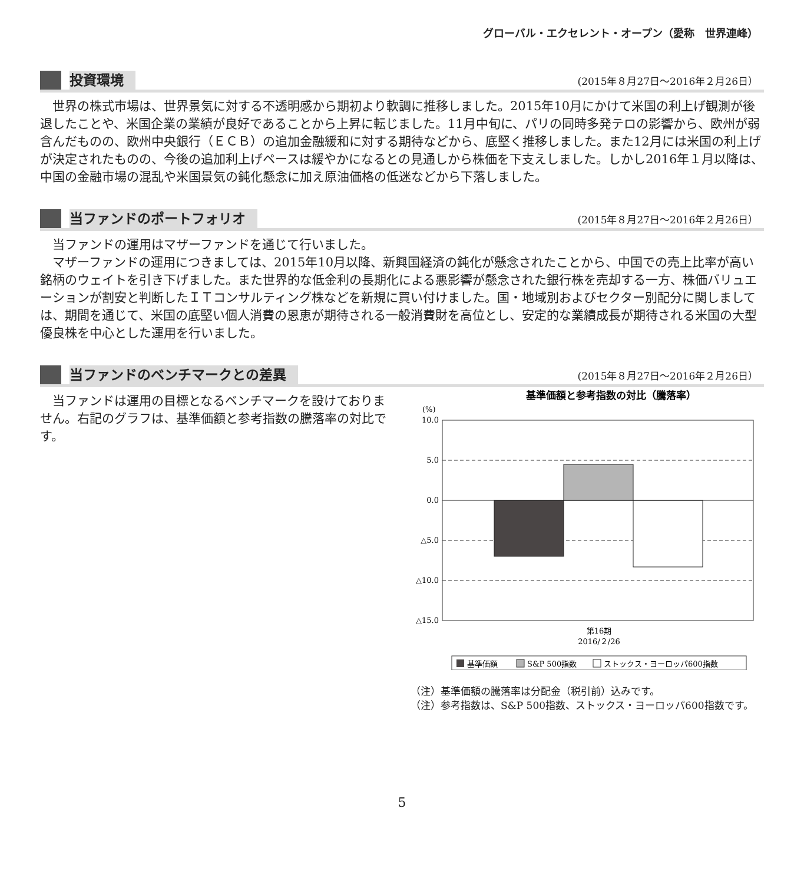グローバル・エクセレント・オープン（愛称　世界連峰）
投資環境
(2015年８月27日～2016年２月26日）
世界の株式市場は、世界景気に対する不透明感から期初より軟調に推移しました。2015年10月にかけて米国の利上げ観測が後退したことや、米国企業の業績が良好であることから上昇に転じました。11月中旬に、パリの同時多発テロの影響から、欧州が弱含んだものの、欧州中央銀行（ＥＣＢ）の追加金融緩和に対する期待などから、底堅く推移しました。また12月には米国の利上げが決定されたものの、今後の追加利上げペースは緩やかになるとの見通しから株価を下支えしました。しかし2016年１月以降は、中国の金融市場の混乱や米国景気の鈍化懸念に加え原油価格の低迷などから下落しました。
当ファンドのポートフォリオ
(2015年８月27日～2016年２月26日）
当ファンドの運用はマザーファンドを通じて行いました。
マザーファンドの運用につきましては、2015年10月以降、新興国経済の鈍化が懸念されたことから、中国での売上比率が高い銘柄のウェイトを引き下げました。また世界的な低金利の長期化による悪影響が懸念された銀行株を売却する一方、株価バリュエーションが割安と判断したＩＴコンサルティング株などを新規に買い付けました。国・地域別およびセクター別配分に関しましては、期間を通じて、米国の底堅い個人消費の恩恵が期待される一般消費財を高位とし、安定的な業績成長が期待される米国の大型優良株を中心とした運用を行いました。
当ファンドのベンチマークとの差異
(2015年８月27日～2016年２月26日）
当ファンドは運用の目標となるベンチマークを設けておりません。右記のグラフは、基準価額と参考指数の騰落率の対比です。
基準価額と参考指数の対比（騰落率）
(%)
10.0
5.0
0.0
△5.0
△10.0
△15.0
第16期
2016/２/26
基準価額
S&P 500指数
ストックス・ヨーロッパ600指数
（注）基準価額の騰落率は分配金（税引前）込みです。
（注）参考指数は、S&P 500指数、ストックス・ヨーロッパ600指数です。
5